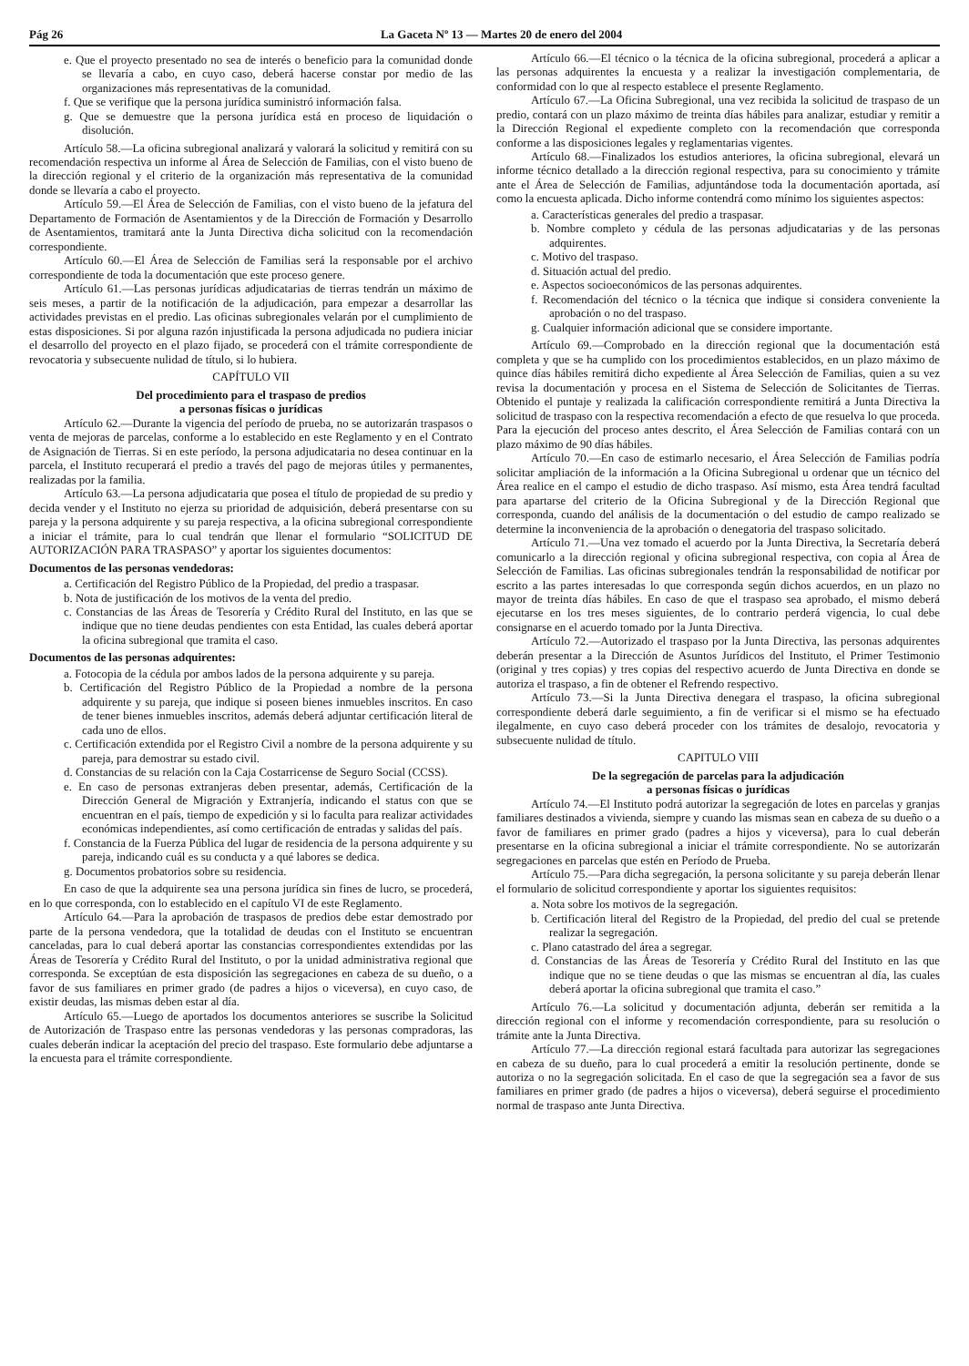Pág 26 La Gaceta Nº 13 — Martes 20 de enero del 2004
e. Que el proyecto presentado no sea de interés o beneficio para la comunidad donde se llevaría a cabo, en cuyo caso, deberá hacerse constar por medio de las organizaciones más representativas de la comunidad.
f. Que se verifique que la persona jurídica suministró información falsa.
g. Que se demuestre que la persona jurídica está en proceso de liquidación o disolución.
Artículo 58.—La oficina subregional analizará y valorará la solicitud y remitirá con su recomendación respectiva un informe al Área de Selección de Familias, con el visto bueno de la dirección regional y el criterio de la organización más representativa de la comunidad donde se llevaría a cabo el proyecto.
Artículo 59.—El Área de Selección de Familias, con el visto bueno de la jefatura del Departamento de Formación de Asentamientos y de la Dirección de Formación y Desarrollo de Asentamientos, tramitará ante la Junta Directiva dicha solicitud con la recomendación correspondiente.
Artículo 60.—El Área de Selección de Familias será la responsable por el archivo correspondiente de toda la documentación que este proceso genere.
Artículo 61.—Las personas jurídicas adjudicatarias de tierras tendrán un máximo de seis meses, a partir de la notificación de la adjudicación, para empezar a desarrollar las actividades previstas en el predio. Las oficinas subregionales velarán por el cumplimiento de estas disposiciones. Si por alguna razón injustificada la persona adjudicada no pudiera iniciar el desarrollo del proyecto en el plazo fijado, se procederá con el trámite correspondiente de revocatoria y subsecuente nulidad de título, si lo hubiera.
CAPÍTULO VII
Del procedimiento para el traspaso de predios
a personas físicas o jurídicas
Artículo 62.—Durante la vigencia del período de prueba, no se autorizarán traspasos o venta de mejoras de parcelas, conforme a lo establecido en este Reglamento y en el Contrato de Asignación de Tierras. Si en este período, la persona adjudicataria no desea continuar en la parcela, el Instituto recuperará el predio a través del pago de mejoras útiles y permanentes, realizadas por la familia.
Artículo 63.—La persona adjudicataria que posea el título de propiedad de su predio y decida vender y el Instituto no ejerza su prioridad de adquisición, deberá presentarse con su pareja y la persona adquirente y su pareja respectiva, a la oficina subregional correspondiente a iniciar el trámite, para lo cual tendrán que llenar el formulario “SOLICITUD DE AUTORIZACIÓN PARA TRASPASO” y aportar los siguientes documentos:
Documentos de las personas vendedoras:
a. Certificación del Registro Público de la Propiedad, del predio a traspasar.
b. Nota de justificación de los motivos de la venta del predio.
c. Constancias de las Áreas de Tesorería y Crédito Rural del Instituto, en las que se indique que no tiene deudas pendientes con esta Entidad, las cuales deberá aportar la oficina subregional que tramita el caso.
Documentos de las personas adquirentes:
a. Fotocopia de la cédula por ambos lados de la persona adquirente y su pareja.
b. Certificación del Registro Público de la Propiedad a nombre de la persona adquirente y su pareja, que indique si poseen bienes inmuebles inscritos. En caso de tener bienes inmuebles inscritos, además deberá adjuntar certificación literal de cada uno de ellos.
c. Certificación extendida por el Registro Civil a nombre de la persona adquirente y su pareja, para demostrar su estado civil.
d. Constancias de su relación con la Caja Costarricense de Seguro Social (CCSS).
e. En caso de personas extranjeras deben presentar, además, Certificación de la Dirección General de Migración y Extranjería, indicando el status con que se encuentran en el país, tiempo de expedición y si lo faculta para realizar actividades económicas independientes, así como certificación de entradas y salidas del país.
f. Constancia de la Fuerza Pública del lugar de residencia de la persona adquirente y su pareja, indicando cuál es su conducta y a qué labores se dedica.
g. Documentos probatorios sobre su residencia.
En caso de que la adquirente sea una persona jurídica sin fines de lucro, se procederá, en lo que corresponda, con lo establecido en el capítulo VI de este Reglamento.
Artículo 64.—Para la aprobación de traspasos de predios debe estar demostrado por parte de la persona vendedora, que la totalidad de deudas con el Instituto se encuentran canceladas, para lo cual deberá aportar las constancias correspondientes extendidas por las Áreas de Tesorería y Crédito Rural del Instituto, o por la unidad administrativa regional que corresponda. Se exceptúan de esta disposición las segregaciones en cabeza de su dueño, o a favor de sus familiares en primer grado (de padres a hijos o viceversa), en cuyo caso, de existir deudas, las mismas deben estar al día.
Artículo 65.—Luego de aportados los documentos anteriores se suscribe la Solicitud de Autorización de Traspaso entre las personas vendedoras y las personas compradoras, las cuales deberán indicar la aceptación del precio del traspaso. Este formulario debe adjuntarse a la encuesta para el trámite correspondiente.
Artículo 66.—El técnico o la técnica de la oficina subregional, procederá a aplicar a las personas adquirentes la encuesta y a realizar la investigación complementaria, de conformidad con lo que al respecto establece el presente Reglamento.
Artículo 67.—La Oficina Subregional, una vez recibida la solicitud de traspaso de un predio, contará con un plazo máximo de treinta días hábiles para analizar, estudiar y remitir a la Dirección Regional el expediente completo con la recomendación que corresponda conforme a las disposiciones legales y reglamentarias vigentes.
Artículo 68.—Finalizados los estudios anteriores, la oficina subregional, elevará un informe técnico detallado a la dirección regional respectiva, para su conocimiento y trámite ante el Área de Selección de Familias, adjuntándose toda la documentación aportada, así como la encuesta aplicada. Dicho informe contendrá como mínimo los siguientes aspectos:
a. Características generales del predio a traspasar.
b. Nombre completo y cédula de las personas adjudicatarias y de las personas adquirentes.
c. Motivo del traspaso.
d. Situación actual del predio.
e. Aspectos socioeconómicos de las personas adquirentes.
f. Recomendación del técnico o la técnica que indique si considera conveniente la aprobación o no del traspaso.
g. Cualquier información adicional que se considere importante.
Artículo 69.—Comprobado en la dirección regional que la documentación está completa y que se ha cumplido con los procedimientos establecidos, en un plazo máximo de quince días hábiles remitirá dicho expediente al Área Selección de Familias, quien a su vez revisa la documentación y procesa en el Sistema de Selección de Solicitantes de Tierras. Obtenido el puntaje y realizada la calificación correspondiente remitirá a Junta Directiva la solicitud de traspaso con la respectiva recomendación a efecto de que resuelva lo que proceda. Para la ejecución del proceso antes descrito, el Área Selección de Familias contará con un plazo máximo de 90 días hábiles.
Artículo 70.—En caso de estimarlo necesario, el Área Selección de Familias podría solicitar ampliación de la información a la Oficina Subregional u ordenar que un técnico del Área realice en el campo el estudio de dicho traspaso. Así mismo, esta Área tendrá facultad para apartarse del criterio de la Oficina Subregional y de la Dirección Regional que corresponda, cuando del análisis de la documentación o del estudio de campo realizado se determine la inconveniencia de la aprobación o denegatoria del traspaso solicitado.
Artículo 71.—Una vez tomado el acuerdo por la Junta Directiva, la Secretaría deberá comunicarlo a la dirección regional y oficina subregional respectiva, con copia al Área de Selección de Familias. Las oficinas subregionales tendrán la responsabilidad de notificar por escrito a las partes interesadas lo que corresponda según dichos acuerdos, en un plazo no mayor de treinta días hábiles. En caso de que el traspaso sea aprobado, el mismo deberá ejecutarse en los tres meses siguientes, de lo contrario perderá vigencia, lo cual debe consignarse en el acuerdo tomado por la Junta Directiva.
Artículo 72.—Autorizado el traspaso por la Junta Directiva, las personas adquirentes deberán presentar a la Dirección de Asuntos Jurídicos del Instituto, el Primer Testimonio (original y tres copias) y tres copias del respectivo acuerdo de Junta Directiva en donde se autoriza el traspaso, a fin de obtener el Refrendo respectivo.
Artículo 73.—Si la Junta Directiva denegara el traspaso, la oficina subregional correspondiente deberá darle seguimiento, a fin de verificar si el mismo se ha efectuado ilegalmente, en cuyo caso deberá proceder con los trámites de desalojo, revocatoria y subsecuente nulidad de título.
CAPITULO VIII
De la segregación de parcelas para la adjudicación
a personas físicas o jurídicas
Artículo 74.—El Instituto podrá autorizar la segregación de lotes en parcelas y granjas familiares destinados a vivienda, siempre y cuando las mismas sean en cabeza de su dueño o a favor de familiares en primer grado (padres a hijos y viceversa), para lo cual deberán presentarse en la oficina subregional a iniciar el trámite correspondiente. No se autorizarán segregaciones en parcelas que estén en Período de Prueba.
Artículo 75.—Para dicha segregación, la persona solicitante y su pareja deberán llenar el formulario de solicitud correspondiente y aportar los siguientes requisitos:
a. Nota sobre los motivos de la segregación.
b. Certificación literal del Registro de la Propiedad, del predio del cual se pretende realizar la segregación.
c. Plano catastrado del área a segregar.
d. Constancias de las Áreas de Tesorería y Crédito Rural del Instituto en las que indique que no se tiene deudas o que las mismas se encuentran al día, las cuales deberá aportar la oficina subregional que tramita el caso.”
Artículo 76.—La solicitud y documentación adjunta, deberán ser remitida a la dirección regional con el informe y recomendación correspondiente, para su resolución o trámite ante la Junta Directiva.
Artículo 77.—La dirección regional estará facultada para autorizar las segregaciones en cabeza de su dueño, para lo cual procederá a emitir la resolución pertinente, donde se autoriza o no la segregación solicitada. En el caso de que la segregación sea a favor de sus familiares en primer grado (de padres a hijos o viceversa), deberá seguirse el procedimiento normal de traspaso ante Junta Directiva.